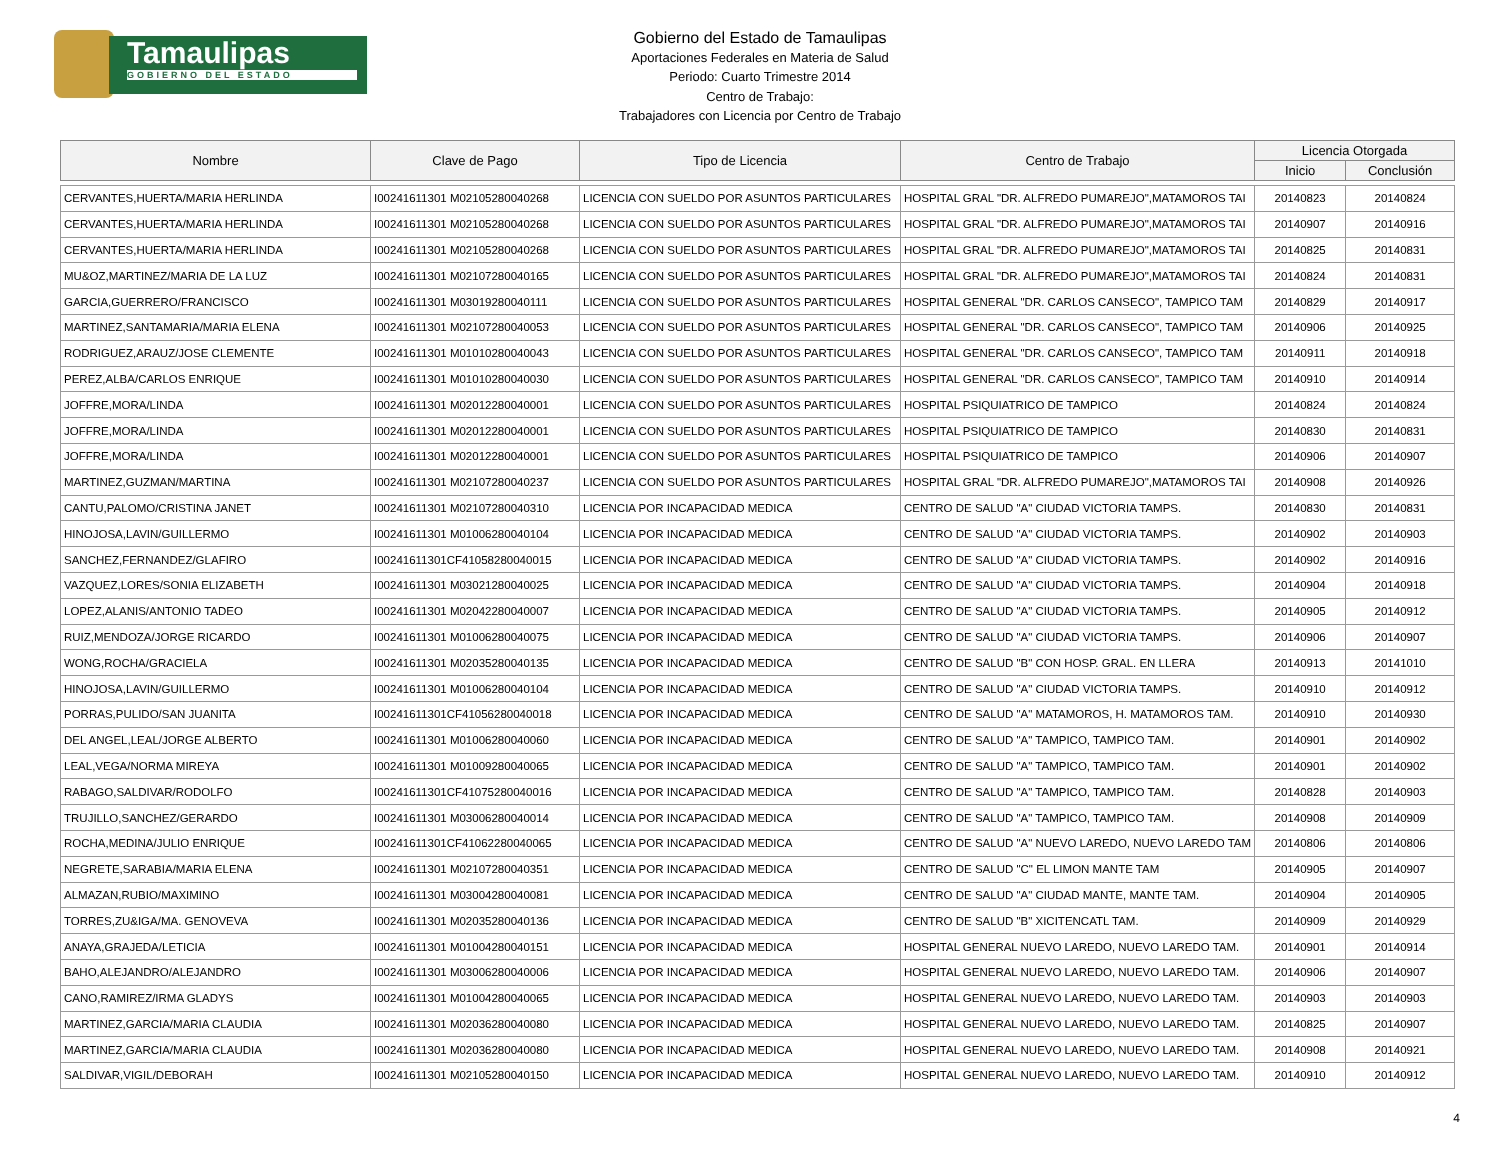Tamaulipas
GOBIERNO DEL ESTADO
Gobierno del Estado de Tamaulipas
Aportaciones Federales en Materia de Salud
Periodo: Cuarto Trimestre 2014
Centro de Trabajo:
Trabajadores con Licencia por Centro de Trabajo
| Nombre | Clave de Pago | Tipo de Licencia | Centro de Trabajo | Licencia Otorgada | |
| --- | --- | --- | --- | --- | --- |
| | | | | Inicio | Conclusión |
| CERVANTES,HUERTA/MARIA HERLINDA | I00241611301 M02105280040268 | LICENCIA CON SUELDO POR ASUNTOS PARTICULARES | HOSPITAL GRAL "DR. ALFREDO PUMAREJO",MATAMOROS TAI | 20140823 | 20140824 |
| CERVANTES,HUERTA/MARIA HERLINDA | I00241611301 M02105280040268 | LICENCIA CON SUELDO POR ASUNTOS PARTICULARES | HOSPITAL GRAL "DR. ALFREDO PUMAREJO",MATAMOROS TAI | 20140907 | 20140916 |
| CERVANTES,HUERTA/MARIA HERLINDA | I00241611301 M02105280040268 | LICENCIA CON SUELDO POR ASUNTOS PARTICULARES | HOSPITAL GRAL "DR. ALFREDO PUMAREJO",MATAMOROS TAI | 20140825 | 20140831 |
| MU&OZ,MARTINEZ/MARIA DE LA LUZ | I00241611301 M02107280040165 | LICENCIA CON SUELDO POR ASUNTOS PARTICULARES | HOSPITAL GRAL "DR. ALFREDO PUMAREJO",MATAMOROS TAI | 20140824 | 20140831 |
| GARCIA,GUERRERO/FRANCISCO | I00241611301 M03019280040111 | LICENCIA CON SUELDO POR ASUNTOS PARTICULARES | HOSPITAL GENERAL "DR. CARLOS CANSECO", TAMPICO TAM | 20140829 | 20140917 |
| MARTINEZ,SANTAMARIA/MARIA ELENA | I00241611301 M02107280040053 | LICENCIA CON SUELDO POR ASUNTOS PARTICULARES | HOSPITAL GENERAL "DR. CARLOS CANSECO", TAMPICO TAM | 20140906 | 20140925 |
| RODRIGUEZ,ARAUZ/JOSE CLEMENTE | I00241611301 M01010280040043 | LICENCIA CON SUELDO POR ASUNTOS PARTICULARES | HOSPITAL GENERAL "DR. CARLOS CANSECO", TAMPICO TAM | 20140911 | 20140918 |
| PEREZ,ALBA/CARLOS ENRIQUE | I00241611301 M01010280040030 | LICENCIA CON SUELDO POR ASUNTOS PARTICULARES | HOSPITAL GENERAL "DR. CARLOS CANSECO", TAMPICO TAM | 20140910 | 20140914 |
| JOFFRE,MORA/LINDA | I00241611301 M02012280040001 | LICENCIA CON SUELDO POR ASUNTOS PARTICULARES | HOSPITAL PSIQUIATRICO DE TAMPICO | 20140824 | 20140824 |
| JOFFRE,MORA/LINDA | I00241611301 M02012280040001 | LICENCIA CON SUELDO POR ASUNTOS PARTICULARES | HOSPITAL PSIQUIATRICO DE TAMPICO | 20140830 | 20140831 |
| JOFFRE,MORA/LINDA | I00241611301 M02012280040001 | LICENCIA CON SUELDO POR ASUNTOS PARTICULARES | HOSPITAL PSIQUIATRICO DE TAMPICO | 20140906 | 20140907 |
| MARTINEZ,GUZMAN/MARTINA | I00241611301 M02107280040237 | LICENCIA CON SUELDO POR ASUNTOS PARTICULARES | HOSPITAL GRAL "DR. ALFREDO PUMAREJO",MATAMOROS TAI | 20140908 | 20140926 |
| CANTU,PALOMO/CRISTINA JANET | I00241611301 M02107280040310 | LICENCIA POR INCAPACIDAD MEDICA | CENTRO DE SALUD "A" CIUDAD VICTORIA TAMPS. | 20140830 | 20140831 |
| HINOJOSA,LAVIN/GUILLERMO | I00241611301 M01006280040104 | LICENCIA POR INCAPACIDAD MEDICA | CENTRO DE SALUD "A" CIUDAD VICTORIA TAMPS. | 20140902 | 20140903 |
| SANCHEZ,FERNANDEZ/GLAFIRO | I00241611301CF41058280040015 | LICENCIA POR INCAPACIDAD MEDICA | CENTRO DE SALUD "A" CIUDAD VICTORIA TAMPS. | 20140902 | 20140916 |
| VAZQUEZ,LORES/SONIA ELIZABETH | I00241611301 M03021280040025 | LICENCIA POR INCAPACIDAD MEDICA | CENTRO DE SALUD "A" CIUDAD VICTORIA TAMPS. | 20140904 | 20140918 |
| LOPEZ,ALANIS/ANTONIO TADEO | I00241611301 M02042280040007 | LICENCIA POR INCAPACIDAD MEDICA | CENTRO DE SALUD "A" CIUDAD VICTORIA TAMPS. | 20140905 | 20140912 |
| RUIZ,MENDOZA/JORGE RICARDO | I00241611301 M01006280040075 | LICENCIA POR INCAPACIDAD MEDICA | CENTRO DE SALUD "A" CIUDAD VICTORIA TAMPS. | 20140906 | 20140907 |
| WONG,ROCHA/GRACIELA | I00241611301 M02035280040135 | LICENCIA POR INCAPACIDAD MEDICA | CENTRO DE SALUD "B" CON HOSP. GRAL. EN LLERA | 20140913 | 20141010 |
| HINOJOSA,LAVIN/GUILLERMO | I00241611301 M01006280040104 | LICENCIA POR INCAPACIDAD MEDICA | CENTRO DE SALUD "A" CIUDAD VICTORIA TAMPS. | 20140910 | 20140912 |
| PORRAS,PULIDO/SAN JUANITA | I00241611301CF41056280040018 | LICENCIA POR INCAPACIDAD MEDICA | CENTRO DE SALUD "A" MATAMOROS, H. MATAMOROS TAM. | 20140910 | 20140930 |
| DEL ANGEL,LEAL/JORGE ALBERTO | I00241611301 M01006280040060 | LICENCIA POR INCAPACIDAD MEDICA | CENTRO DE SALUD "A" TAMPICO, TAMPICO TAM. | 20140901 | 20140902 |
| LEAL,VEGA/NORMA MIREYA | I00241611301 M01009280040065 | LICENCIA POR INCAPACIDAD MEDICA | CENTRO DE SALUD "A" TAMPICO, TAMPICO TAM. | 20140901 | 20140902 |
| RABAGO,SALDIVAR/RODOLFO | I00241611301CF41075280040016 | LICENCIA POR INCAPACIDAD MEDICA | CENTRO DE SALUD "A" TAMPICO, TAMPICO TAM. | 20140828 | 20140903 |
| TRUJILLO,SANCHEZ/GERARDO | I00241611301 M03006280040014 | LICENCIA POR INCAPACIDAD MEDICA | CENTRO DE SALUD "A" TAMPICO, TAMPICO TAM. | 20140908 | 20140909 |
| ROCHA,MEDINA/JULIO ENRIQUE | I00241611301CF41062280040065 | LICENCIA POR INCAPACIDAD MEDICA | CENTRO DE SALUD "A" NUEVO LAREDO, NUEVO LAREDO TAM | 20140806 | 20140806 |
| NEGRETE,SARABIA/MARIA ELENA | I00241611301 M02107280040351 | LICENCIA POR INCAPACIDAD MEDICA | CENTRO DE SALUD "C" EL LIMON MANTE TAM | 20140905 | 20140907 |
| ALMAZAN,RUBIO/MAXIMINO | I00241611301 M03004280040081 | LICENCIA POR INCAPACIDAD MEDICA | CENTRO DE SALUD "A" CIUDAD MANTE, MANTE TAM. | 20140904 | 20140905 |
| TORRES,ZU&IGA/MA. GENOVEVA | I00241611301 M02035280040136 | LICENCIA POR INCAPACIDAD MEDICA | CENTRO DE SALUD "B" XICITENCATL TAM. | 20140909 | 20140929 |
| ANAYA,GRAJEDA/LETICIA | I00241611301 M01004280040151 | LICENCIA POR INCAPACIDAD MEDICA | HOSPITAL GENERAL NUEVO LAREDO, NUEVO LAREDO TAM. | 20140901 | 20140914 |
| BAHO,ALEJANDRO/ALEJANDRO | I00241611301 M03006280040006 | LICENCIA POR INCAPACIDAD MEDICA | HOSPITAL GENERAL NUEVO LAREDO, NUEVO LAREDO TAM. | 20140906 | 20140907 |
| CANO,RAMIREZ/IRMA GLADYS | I00241611301 M01004280040065 | LICENCIA POR INCAPACIDAD MEDICA | HOSPITAL GENERAL NUEVO LAREDO, NUEVO LAREDO TAM. | 20140903 | 20140903 |
| MARTINEZ,GARCIA/MARIA CLAUDIA | I00241611301 M02036280040080 | LICENCIA POR INCAPACIDAD MEDICA | HOSPITAL GENERAL NUEVO LAREDO, NUEVO LAREDO TAM. | 20140825 | 20140907 |
| MARTINEZ,GARCIA/MARIA CLAUDIA | I00241611301 M02036280040080 | LICENCIA POR INCAPACIDAD MEDICA | HOSPITAL GENERAL NUEVO LAREDO, NUEVO LAREDO TAM. | 20140908 | 20140921 |
| SALDIVAR,VIGIL/DEBORAH | I00241611301 M02105280040150 | LICENCIA POR INCAPACIDAD MEDICA | HOSPITAL GENERAL NUEVO LAREDO, NUEVO LAREDO TAM. | 20140910 | 20140912 |
4